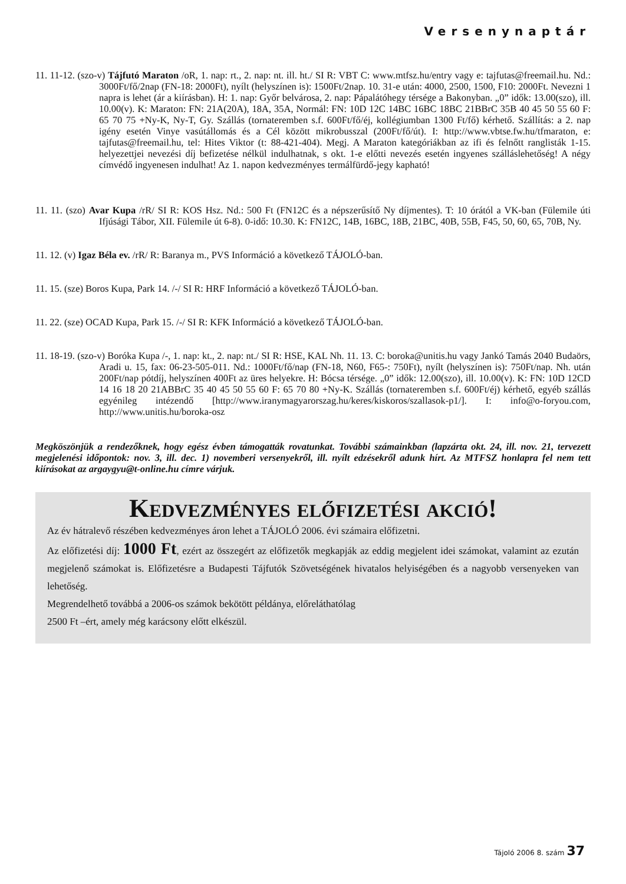Versenynaptár
11. 11-12. (szo-v) Tájfutó Maraton /oR, 1. nap: rt., 2. nap: nt. ill. ht./ SI R: VBT C: www.mtfsz.hu/entry vagy e: tajfutas@freemail.hu. Nd.: 3000Ft/fő/2nap (FN-18: 2000Ft), nyílt (helyszínen is): 1500Ft/2nap. 10. 31-e után: 4000, 2500, 1500, F10: 2000Ft. Nevezni 1 napra is lehet (ár a kiírásban). H: 1. nap: Győr belvárosa, 2. nap: Pápalátóhegy térsége a Bakonyban. „0” idők: 13.00(szo), ill. 10.00(v). K: Maraton: FN: 21A(20A), 18A, 35A, Normál: FN: 10D 12C 14BC 16BC 18BC 21BBrC 35B 40 45 50 55 60 F: 65 70 75 +Ny-K, Ny-T, Gy. Szállás (tornateremben s.f. 600Ft/fő/éj, kollégiumban 1300 Ft/fő) kérhető. Szállítás: a 2. nap igény esetén Vinye vasútállomás és a Cél között mikrobusszal (200Ft/fő/út). I: http://www.vbtse.fw.hu/tfmaraton, e: tajfutas@freemail.hu, tel: Hites Viktor (t: 88-421-404). Megj. A Maraton kategóriákban az ifi és felnőtt ranglisták 1-15. helyezettjei nevezési díj befizetése nélkül indulhatnak, s okt. 1-e előtti nevezés esetén ingyenes szálláslehetőség! A négy címvédő ingyenesen indulhat! Az 1. napon kedvezményes termálfürdő-jegy kapható!
11. 11. (szo) Avar Kupa /rR/ SI R: KOS Hsz. Nd.: 500 Ft (FN12C és a népszerűsítő Ny díjmentes). T: 10 órától a VK-ban (Fülemile úti Ifjúsági Tábor, XII. Fülemile út 6-8). 0-idő: 10.30. K: FN12C, 14B, 16BC, 18B, 21BC, 40B, 55B, F45, 50, 60, 65, 70B, Ny.
11. 12. (v) Igaz Béla ev. /rR/ R: Baranya m., PVS Információ a következő TÁJOLÓ-ban.
11. 15. (sze) Boros Kupa, Park 14. /-/ SI R: HRF Információ a következő TÁJOLÓ-ban.
11. 22. (sze) OCAD Kupa, Park 15. /-/ SI R: KFK Információ a következő TÁJOLÓ-ban.
11. 18-19. (szo-v) Boróka Kupa /-, 1. nap: kt., 2. nap: nt./ SI R: HSE, KAL Nh. 11. 13. C: boroka@unitis.hu vagy Jankó Tamás 2040 Budaörs, Aradi u. 15, fax: 06-23-505-011. Nd.: 1000Ft/fő/nap (FN-18, N60, F65-: 750Ft), nyílt (helyszínen is): 750Ft/nap. Nh. után 200Ft/nap pótdíj, helyszínen 400Ft az üres helyekre. H: Bócsa térsége. „0” idők: 12.00(szo), ill. 10.00(v). K: FN: 10D 12CD 14 16 18 20 21ABBrC 35 40 45 50 55 60 F: 65 70 80 +Ny-K. Szállás (tornateremben s.f. 600Ft/éj) kérhető, egyéb szállás egyénileg intézendő [http://www.iranymagyarorszag.hu/keres/kiskoros/szallasok-p1/]. I: info@o-foryou.com, http://www.unitis.hu/boroka-osz
Megköszönjük a rendezőknek, hogy egész évben támogatták rovatunkat. További számainkban (lapzárta okt. 24, ill. nov. 21, tervezett megjelenési időpontok: nov. 3, ill. dec. 1) novemberi versenyekről, ill. nyílt edzésekről adunk hírt. Az MTFSZ honlapra fel nem tett kiírásokat az argaygyu@t-online.hu címre várjuk.
Kedvezményes előfizetési akció!
Az év hátralevő részében kedvezményes áron lehet a TÁJOLÓ 2006. évi számaira előfizetni.
Az előfizetési díj: 1000 Ft, ezért az összegért az előfizetők megkapják az eddig megjelent idei számokat, valamint az ezután megjelenő számokat is. Előfizetésre a Budapesti Tájfutók Szövetségének hivatalos helyiségében és a nagyobb versenyeken van lehetőség.
Megrendelhető továbbá a 2006-os számok bekötött példánya, előreláthatólag
2500 Ft –ért, amely még karácsony előtt elkészül.
Tájoló 2006 8. szám 37